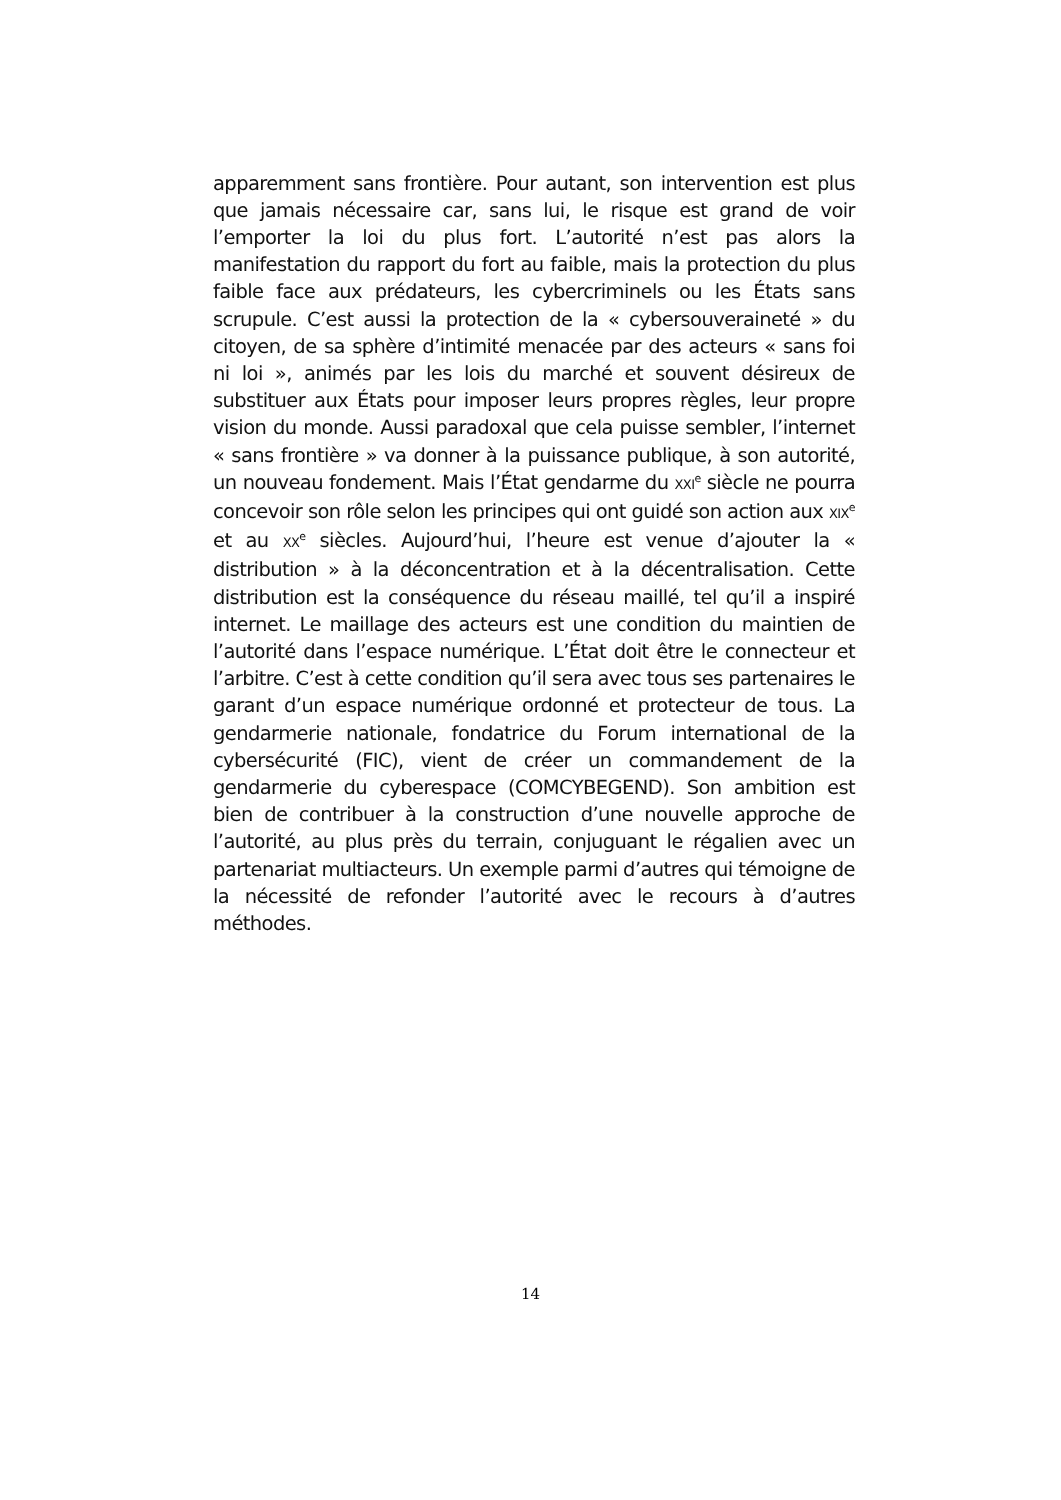apparemment sans frontière. Pour autant, son intervention est plus que jamais nécessaire car, sans lui, le risque est grand de voir l’emporter la loi du plus fort. L’autorité n’est pas alors la manifestation du rapport du fort au faible, mais la protection du plus faible face aux prédateurs, les cybercriminels ou les États sans scrupule. C’est aussi la protection de la « cybersouveraineté » du citoyen, de sa sphère d’intimité menacée par des acteurs « sans foi ni loi », animés par les lois du marché et souvent désireux de substituer aux États pour imposer leurs propres règles, leur propre vision du monde. Aussi paradoxal que cela puisse sembler, l’internet « sans frontière » va donner à la puissance publique, à son autorité, un nouveau fondement. Mais l’État gendarme du XXI<sup>e</sup> siècle ne pourra concevoir son rôle selon les principes qui ont guidé son action aux XIX<sup>e</sup> et au XX<sup>e</sup> siècles. Aujourd’hui, l’heure est venue d’ajouter la « distribution » à la déconcentration et à la décentralisation. Cette distribution est la conséquence du réseau maillé, tel qu’il a inspiré internet. Le maillage des acteurs est une condition du maintien de l’autorité dans l’espace numérique. L’État doit être le connecteur et l’arbitre. C’est à cette condition qu’il sera avec tous ses partenaires le garant d’un espace numérique ordonné et protecteur de tous. La gendarmerie nationale, fondatrice du Forum international de la cybersécurité (FIC), vient de créer un commandement de la gendarmerie du cyberespace (COMCYBEGEND). Son ambition est bien de contribuer à la construction d’une nouvelle approche de l’autorité, au plus près du terrain, conjuguant le régalien avec un partenariat multiacteurs. Un exemple parmi d’autres qui témoigne de la nécessité de refonder l’autorité avec le recours à d’autres méthodes.
14